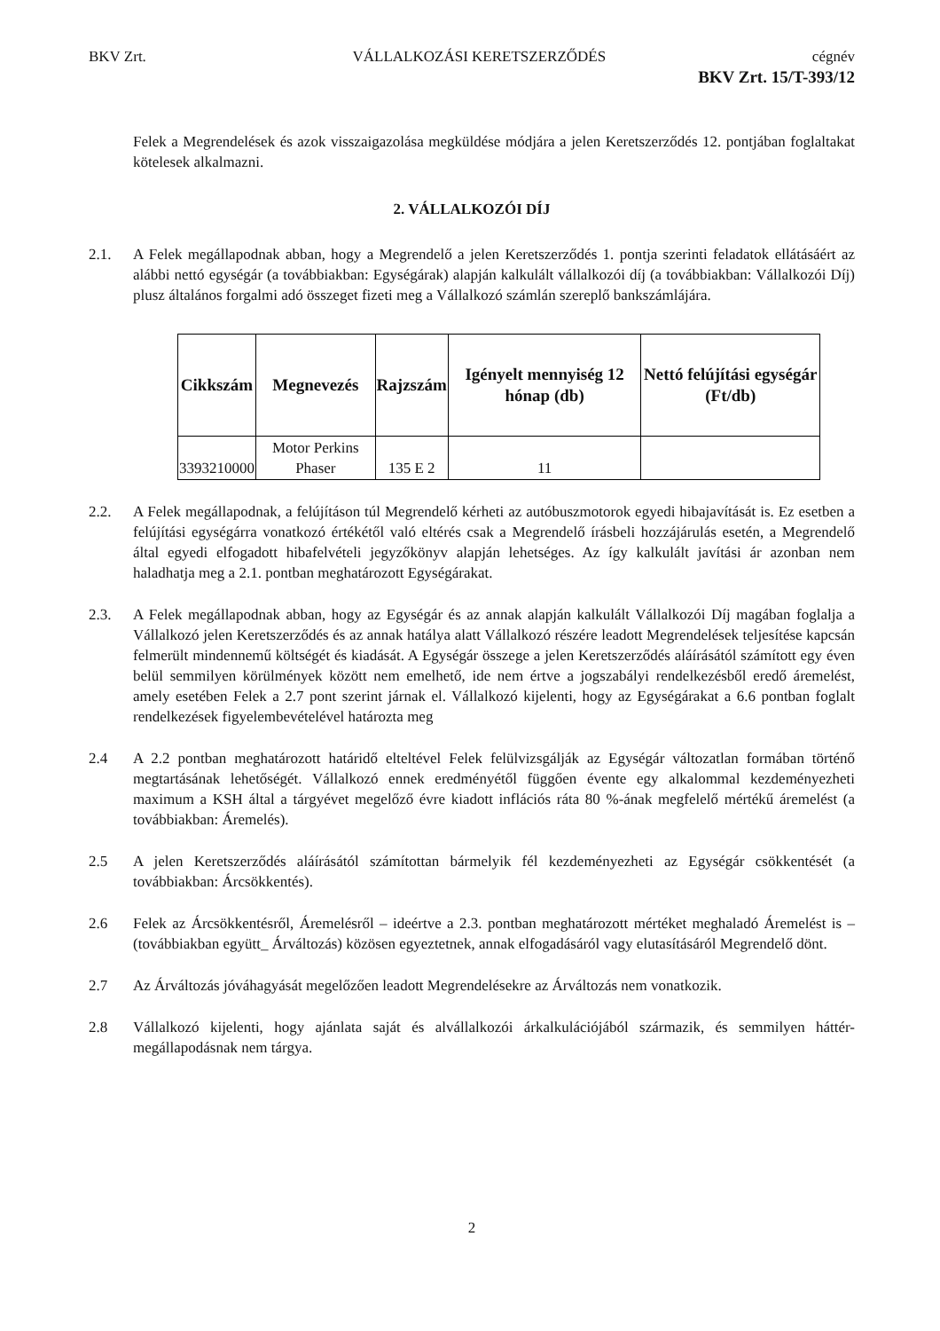BKV Zrt. VÁLLALKOZÁSI KERETSZERZŐDÉS cégnév
BKV Zrt. 15/T-393/12
Felek a Megrendelések és azok visszaigazolása megküldése módjára a jelen Keretszerződés 12. pontjában foglaltakat kötelesek alkalmazni.
2. VÁLLALKOZÓI DÍJ
2.1. A Felek megállapodnak abban, hogy a Megrendelő a jelen Keretszerződés 1. pontja szerinti feladatok ellátásáért az alábbi nettó egységár (a továbbiakban: Egységárak) alapján kalkulált vállalkozói díj (a továbbiakban: Vállalkozói Díj) plusz általános forgalmi adó összeget fizeti meg a Vállalkozó számlán szereplő bankszámlájára.
| Cikkszám | Megnevezés | Rajzszám | Igényelt mennyiség 12 hónap (db) | Nettó felújítási egységár (Ft/db) |
| --- | --- | --- | --- | --- |
| 3393210000 | Motor Perkins Phaser | 135 E 2 | 11 | |
2.2. A Felek megállapodnak, a felújításon túl Megrendelő kérheti az autóbuszmotorok egyedi hibajavítását is. Ez esetben a felújítási egységárra vonatkozó értékétől való eltérés csak a Megrendelő írásbeli hozzájárulás esetén, a Megrendelő által egyedi elfogadott hibafelvételi jegyzőkönyv alapján lehetséges. Az így kalkulált javítási ár azonban nem haladhatja meg a 2.1. pontban meghatározott Egységárakat.
2.3. A Felek megállapodnak abban, hogy az Egységár és az annak alapján kalkulált Vállalkozói Díj magában foglalja a Vállalkozó jelen Keretszerződés és az annak hatálya alatt Vállalkozó részére leadott Megrendelések teljesítése kapcsán felmerült mindennemű költségét és kiadását. A Egységár összege a jelen Keretszerződés aláírásától számított egy éven belül semmilyen körülmények között nem emelhető, ide nem értve a jogszabályi rendelkezésből eredő áremelést, amely esetében Felek a 2.7 pont szerint járnak el. Vállalkozó kijelenti, hogy az Egységárakat a 6.6 pontban foglalt rendelkezések figyelembevételével határozta meg
2.4 A 2.2 pontban meghatározott határidő elteltével Felek felülvizsgálják az Egységár változatlan formában történő megtartásának lehetőségét. Vállalkozó ennek eredményétől függően évente egy alkalommal kezdeményezheti maximum a KSH által a tárgyévet megelőző évre kiadott inflációs ráta 80 %-ának megfelelő mértékű áremelést (a továbbiakban: Áremelés).
2.5 A jelen Keretszerződés aláírásától számítottan bármelyik fél kezdeményezheti az Egységár csökkentését (a továbbiakban: Árcsökkentés).
2.6 Felek az Árcsökkentésről, Áremelésről – ideértve a 2.3. pontban meghatározott mértéket meghaladó Áremelést is – (továbbiakban együtt_ Árváltozás) közösen egyeztetnek, annak elfogadásáról vagy elutasításáról Megrendelő dönt.
2.7 Az Árváltozás jóváhagyását megelőzően leadott Megrendelésekre az Árváltozás nem vonatkozik.
2.8 Vállalkozó kijelenti, hogy ajánlata saját és alvállalkozói árkalkulációjából származik, és semmilyen háttér-megállapodásnak nem tárgya.
2